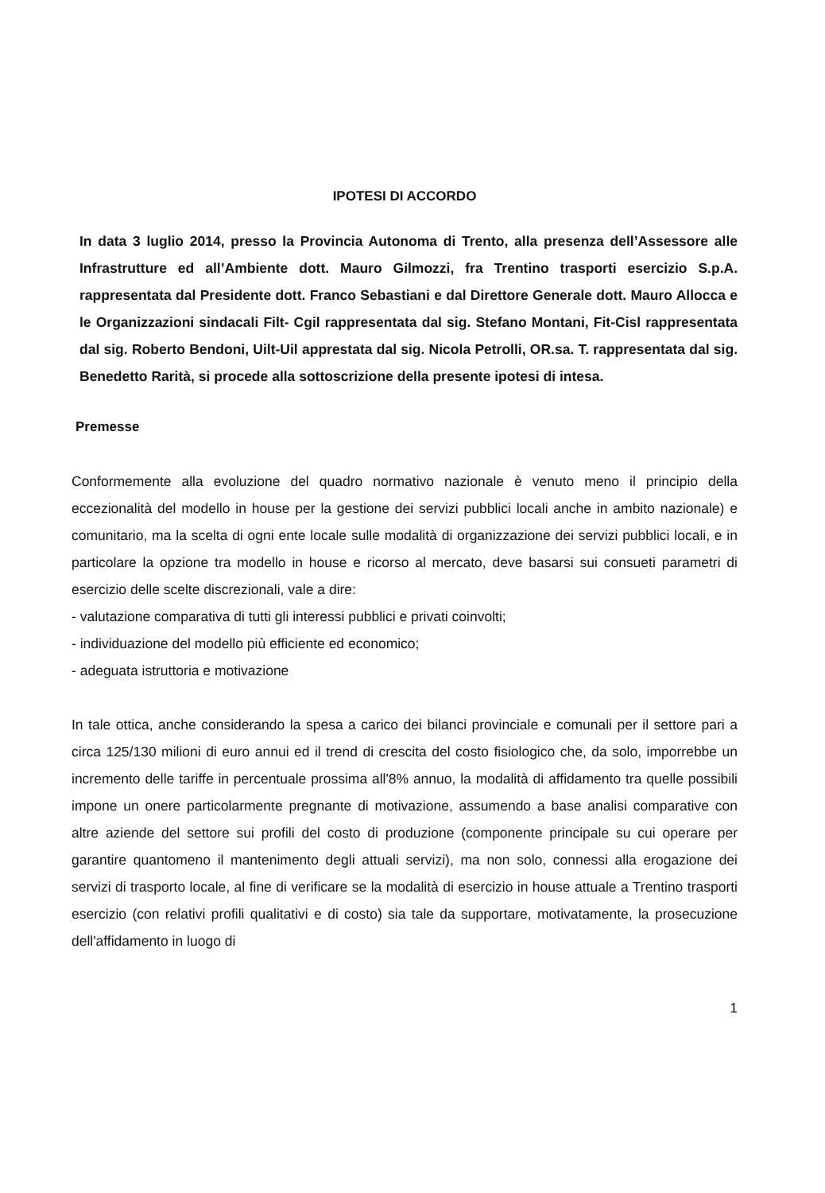IPOTESI DI ACCORDO
In data 3 luglio 2014, presso la Provincia Autonoma di Trento, alla presenza dell’Assessore alle Infrastrutture ed all’Ambiente dott. Mauro Gilmozzi, fra Trentino trasporti esercizio S.p.A. rappresentata dal Presidente dott. Franco Sebastiani e dal Direttore Generale dott. Mauro Allocca e le Organizzazioni sindacali Filt- Cgil rappresentata dal sig. Stefano Montani, Fit-Cisl rappresentata dal sig. Roberto Bendoni, Uilt-Uil apprestata dal sig. Nicola Petrolli, OR.sa. T. rappresentata dal sig. Benedetto Rarità, si procede alla sottoscrizione della presente ipotesi di intesa.
Premesse
Conformemente alla evoluzione del quadro normativo nazionale è venuto meno il principio della eccezionalità del modello in house per la gestione dei servizi pubblici locali anche in ambito nazionale) e comunitario, ma la scelta di ogni ente locale sulle modalità di organizzazione dei servizi pubblici locali, e in particolare la opzione tra modello in house e ricorso al mercato, deve basarsi sui consueti parametri di esercizio delle scelte discrezionali, vale a dire:
- valutazione comparativa di tutti gli interessi pubblici e privati coinvolti;
- individuazione del modello più efficiente ed economico;
- adeguata istruttoria e motivazione
In tale ottica, anche considerando la spesa a carico dei bilanci provinciale e comunali per il settore pari a circa 125/130 milioni di euro annui ed il trend di crescita del costo fisiologico che, da solo, imporrebbe un incremento delle tariffe in percentuale prossima all'8% annuo, la modalità di affidamento tra quelle possibili impone un onere particolarmente pregnante di motivazione, assumendo a base analisi comparative con altre aziende del settore sui profili del costo di produzione (componente principale su cui operare per garantire quantomeno il mantenimento degli attuali servizi), ma non solo, connessi alla erogazione dei servizi di trasporto locale, al fine di verificare se la modalità di esercizio in house attuale a Trentino trasporti esercizio (con relativi profili qualitativi e di costo) sia tale da supportare, motivatamente, la prosecuzione dell'affidamento in luogo di
1